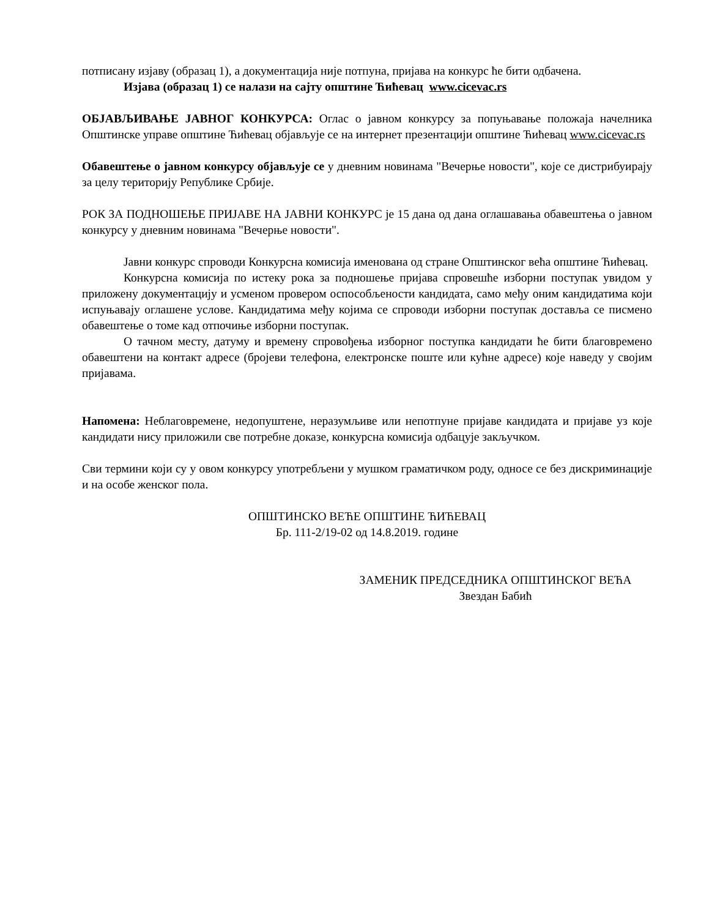потписану изјаву (образац 1), а документација није потпуна, пријава на конкурс ће бити одбачена.
Изјава (образац 1) се налази на сајту општине Ћићевац www.cicevac.rs
ОБЈАВЉИВАЊЕ ЈАВНОГ КОНКУРСА: Оглас о јавном конкурсу за попуњавање положаја начелника Општинске управе општине Ћићевац објављује се на интернет презентацији општине Ћићевац www.cicevac.rs
Обавештење о јавном конкурсу објављује се у дневним новинама "Вечерње новости", које се дистрибуирају за целу територију Републике Србије.
РОК ЗА ПОДНОШЕЊЕ ПРИЈАВЕ НА ЈАВНИ КОНКУРС је 15 дана од дана оглашавања обавештења о јавном конкурсу у дневним новинама "Вечерње новости".
Јавни конкурс спроводи Конкурсна комисија именована од стране Општинског већа општине Ћићевац.
Конкурсна комисија по истеку рока за подношење пријава спровешће изборни поступак увидом у приложену документацију и усменом провером оспособљености кандидата, само међу оним кандидатима који испуњавају оглашене услове. Кандидатима међу којима се спроводи изборни поступак доставља се писмено обавештење о томе кад отпочиње изборни поступак.
О тачном месту, датуму и времену спровођења изборног поступка кандидати ће бити благовремено обавештени на контакт адресе (бројеви телефона, електронске поште или кућне адресе) које наведу у својим пријавама.
Напомена: Неблаговремене, недопуштене, неразумљиве или непотпуне пријаве кандидата и пријаве уз које кандидати нису приложили све потребне доказе, конкурсна комисија одбацује закључком.
Сви термини који су у овом конкурсу употребљени у мушком граматичком роду, односе се без дискриминације и на особе женског пола.
ОПШТИНСКО ВЕЋЕ ОПШТИНЕ ЋИЋЕВАЦ
Бр. 111-2/19-02 од 14.8.2019. године
ЗАМЕНИК ПРЕДСЕДНИКА ОПШТИНСКОГ ВЕЋА
Звездан Бабић